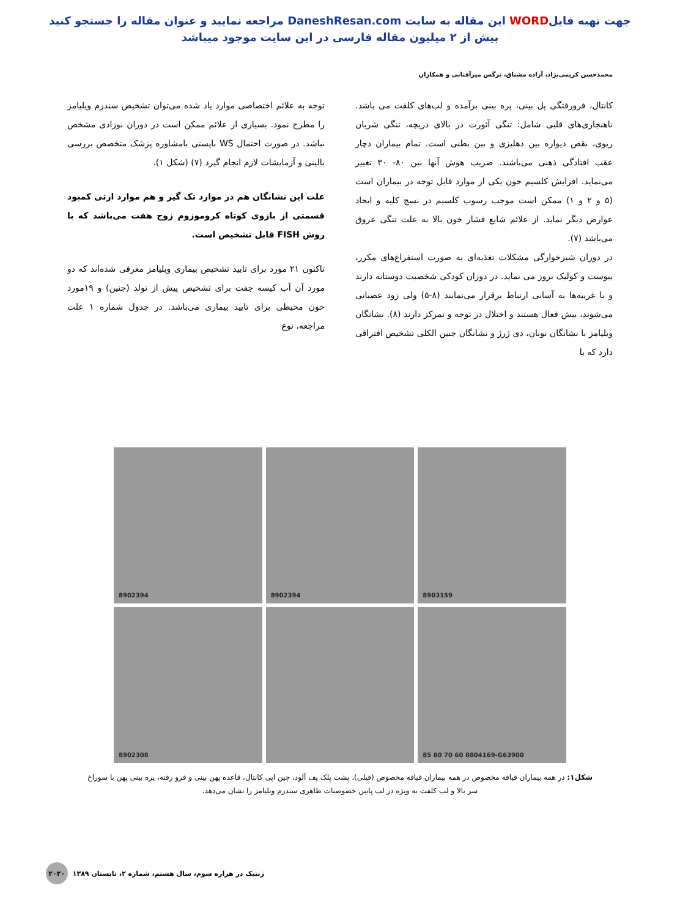جهت تهیه فایلWORD این مقاله به سایت DaneshResan.com مراجعه نمایید و عنوان مقاله را جستجو کنید
بیش از ۲ میلیون مقاله فارسی در این سایت موجود میباشد
محمدحسن کریمی‌نژاد، آزاده مشتاق، نرگس میرآفتابی و همکاران
کانتال، فرورفتگی پل بینی، پره بینی برآمده و لب‌های کلفت می باشد. ناهنجاری‌های قلبی شامل: تنگی آئورت در بالای دریچه، تنگی شریان ریوی، نقص دیواره بین دهلیزی و بین بطنی است. تمام بیماران دچار عقب افتادگی ذهنی می‌باشند. ضریب هوش آنها بین ۸۰- ۳۰ تغییر می‌نماید. افزایش کلسیم خون یکی از موارد قابل توجه در بیماران است (۵ و ۲ و ۱) ممکن است موجب رسوب کلسیم در نسج کلیه و ایجاد عوارض دیگر نماید. از علائم شایع فشار خون بالا به علت تنگی عروق می‌باشد (۷).
در دوران شیرخوارگی مشکلات تغذیه‌ای به صورت استفراغ‌های مکرر، یبوست و کولیک بروز می نماید. در دوران کودکی شخصیت دوستانه دارند و با غریبه‌ها به آسانی ارتباط برقرار می‌نمایند (۸-۵) ولی زود عصبانی می‌شوند، بیش فعال هستند و اختلال در توجه و تمرکز دارند (۸). نشانگان ویلیامز با نشانگان نونان، دی ژرژ و نشانگان جنین الکلی تشخیص افتراقی دارد که با
توجه به علائم اختصاصی موارد یاد شده می‌توان تشخیص سندرم ویلیامز را مطرح نمود. بسیاری از علائم ممکن است در دوران نوزادی مشخص نباشد. در صورت احتمال WS بایستی بامشاوره پزشک متخصص بررسی بالینی و آزمایشات لازم انجام گیرد (۷) (شکل ۱).
علت این نشانگان هم در موارد تک گیر و هم موارد ارثی کمبود قسمتی از بازوی کوتاه کروموزوم زوج هفت می‌باشد که با روش FISH قابل تشخیص است.
تاکنون ۲۱ مورد برای تایید تشخیص بیماری ویلیامز معرفی شده‌اند که دو مورد آن آب کیسه جفت برای تشخیص پیش از تولد (جنین) و ۱۹مورد خون محیطی برای تایید بیماری می‌باشد. در جدول شماره ۱ علت مراجعه، نوع
8902394
8902394
8903159
8902308
85 80 70 60 8804169-G63900
شکل۱: در همه بیماران قیافه مخصوص در همه بیماران قیافه مخصوص (فیلی)، پشت پلک پف آلود، چین اپی کانتال، قاعده پهن بینی و فرو رفته، پره بینی پهن با سوراخ سر بالا و لب کلفت به ویژه در لب پایین خصوصیات ظاهری سندرم ویلیامز را نشان می‌دهد.
ژنتیک در هزاره سوم، سال هشتم، شماره ۲، تابستان ۱۳۸۹ ۲۰۲۰